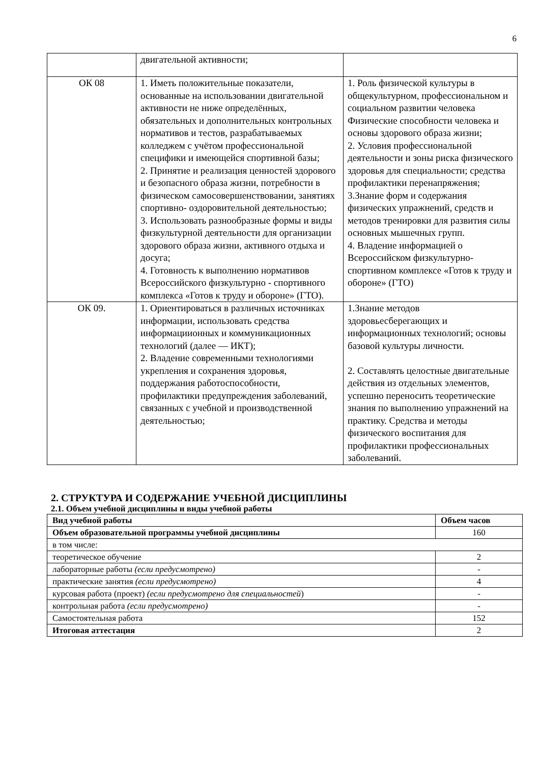6
| | двигательной активности; | |
| ОК 08 | 1. Иметь положительные показатели, основанные на использовании двигательной активности не ниже определённых, обязательных и дополнительных контрольных нормативов и тестов, разрабатываемых колледжем с учётом профессиональной специфики и имеющейся спортивной базы; 2. Принятие и реализация ценностей здорового и безопасного образа жизни, потребности в физическом самосовершенствовании, занятиях спортивно- оздоровительной деятельностью; 3. Использовать разнообразные формы и виды физкультурной деятельности для организации здорового образа жизни, активного отдыха и досуга; 4. Готовность к выполнению нормативов Всероссийского физкультурно - спортивного комплекса «Готов к труду и обороне» (ГТО). | 1. Роль физической культуры в общекультурном, профессиональном и социальном развитии человека Физические способности человека и основы здорового образа жизни; 2. Условия профессиональной деятельности и зоны риска физического здоровья для специальности; средства профилактики перенапряжения; 3.Знание форм и содержания физических упражнений, средств и методов тренировки для развития силы основных мышечных групп. 4. Владение информацией о Всероссийском физкультурно-спортивном комплексе «Готов к труду и обороне» (ГТО) |
| ОК 09. | 1. Ориентироваться в различных источниках информации, использовать средства информациионных и коммуникационных технологий (далее — ИКТ); 2. Владение современными технологиями укрепления и сохранения здоровья, поддержания работоспособности, профилактики предупреждения заболеваний, связанных с учебной и производственной деятельностью; | 1.Знание методов здоровьесберегающих и информационных технологий; основы базовой культуры личности. 2. Составлять целостные двигательные действия из отдельных элементов, успешно переносить теоретические знания по выполнению упражнений на практику. Средства и методы физического воспитания для профилактики профессиональных заболеваний. |
2. СТРУКТУРА И СОДЕРЖАНИЕ УЧЕБНОЙ ДИСЦИПЛИНЫ
2.1. Объем учебной дисциплины и виды учебной работы
| Вид учебной работы | Объем часов |
| --- | --- |
| Объем образовательной программы учебной дисциплины | 160 |
| в том числе: | |
| теоретическое обучение | 2 |
| лабораторные работы (если предусмотрено) | - |
| практические занятия (если предусмотрено) | 4 |
| курсовая работа (проект) (если предусмотрено для специальностей ) | - |
| контрольная работа (если предусмотрено) | - |
| Самостоятельная работа | 152 |
| Итоговая аттестация | 2 |